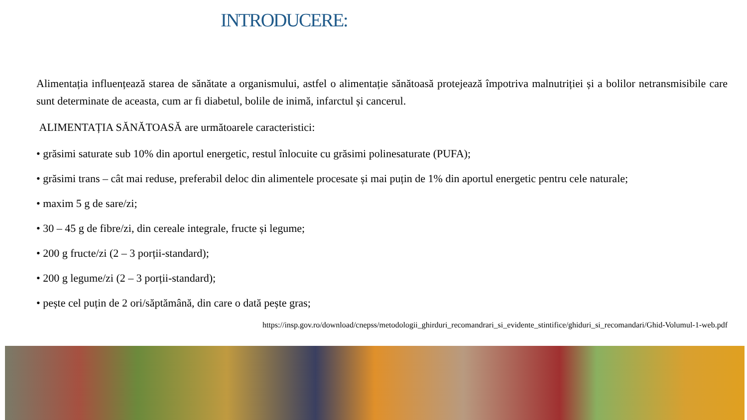INTRODUCERE:
Alimentația influențează starea de sănătate a organismului, astfel o alimentație sănătoasă protejează împotriva malnutriției și a bolilor netransmisibile care sunt determinate de aceasta, cum ar fi diabetul, bolile de inimă, infarctul și cancerul.
ALIMENTAȚIA SĂNĂTOASĂ are următoarele caracteristici:
• grăsimi saturate sub 10% din aportul energetic, restul înlocuite cu grăsimi polinesaturate (PUFA);
• grăsimi trans – cât mai reduse, preferabil deloc din alimentele procesate și mai puțin de 1% din aportul energetic pentru cele naturale;
• maxim 5 g de sare/zi;
• 30 – 45 g de fibre/zi, din cereale integrale, fructe și legume;
• 200 g fructe/zi (2 – 3 porții-standard);
• 200 g legume/zi (2 – 3 porții-standard);
• pește cel puțin de 2 ori/săptămână, din care o dată pește gras;
https://insp.gov.ro/download/cnepss/metodologii_ghirduri_recomandrari_si_evidente_stintifice/ghiduri_si_recomandari/Ghid-Volumul-1-web.pdf